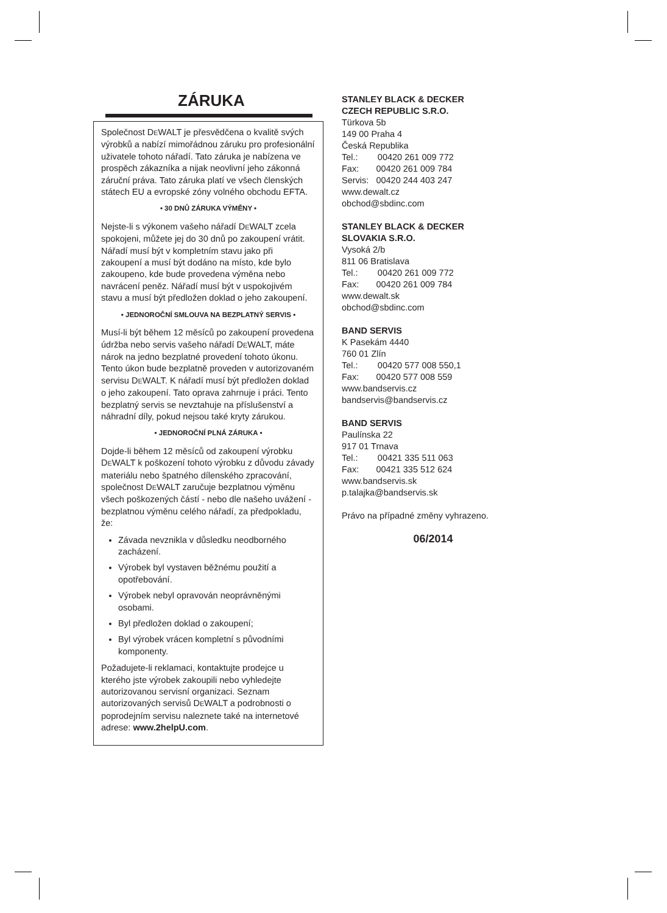ZÁRUKA
Společnost DEWALT je přesvědčena o kvalitě svých výrobků a nabízí mimořádnou záruku pro profesionální uživatele tohoto nářadí. Tato záruka je nabízena ve prospěch zákazníka a nijak neovlivní jeho zákonná záruční práva. Tato záruka platí ve všech členských státech EU a evropské zóny volného obchodu EFTA.
• 30 DNŮ ZÁRUKA VÝMĚNY •
Nejste-li s výkonem vašeho nářadí DEWALT zcela spokojeni, můžete jej do 30 dnů po zakoupení vrátit. Nářadí musí být v kompletním stavu jako při zakoupení a musí být dodáno na místo, kde bylo zakoupeno, kde bude provedena výměna nebo navrácení peněz. Nářadí musí být v uspokojivém stavu a musí být předložen doklad o jeho zakoupení.
• JEDNOROČNÍ SMLOUVA NA BEZPLATNÝ SERVIS •
Musí-li být během 12 měsíců po zakoupení provedena údržba nebo servis vašeho nářadí DEWALT, máte nárok na jedno bezplatné provedení tohoto úkonu. Tento úkon bude bezplatně proveden v autorizovaném servisu DEWALT. K nářadí musí být předložen doklad o jeho zakoupení. Tato oprava zahrnuje i práci. Tento bezplatný servis se nevztahuje na příslušenství a náhradní díly, pokud nejsou také kryty zárukou.
• JEDNOROČNÍ PLNÁ ZÁRUKA •
Dojde-li během 12 měsíců od zakoupení výrobku DEWALT k poškození tohoto výrobku z důvodu závady materiálu nebo špatného dílenského zpracování, společnost DEWALT zaručuje bezplatnou výměnu všech poškozených částí - nebo dle našeho uvážení - bezplatnou výměnu celého nářadí, za předpokladu, že:
Závada nevznikla v důsledku neodborného zacházení.
Výrobek byl vystaven běžnému použití a opotřebování.
Výrobek nebyl opravován neoprávněnými osobami.
Byl předložen doklad o zakoupení;
Byl výrobek vrácen kompletní s původními komponenty.
Požadujete-li reklamaci, kontaktujte prodejce u kterého jste výrobek zakoupili nebo vyhledejte autorizovanou servisní organizaci. Seznam autorizovaných servisů DEWALT a podrobnosti o poprodejním servisu naleznete také na internetové adrese: www.2helpU.com.
STANLEY BLACK & DECKER
CZECH REPUBLIC S.R.O.
Türkova 5b
149 00 Praha 4
Česká Republika
Tel.: 00420 261 009 772
Fax: 00420 261 009 784
Servis: 00420 244 403 247
www.dewalt.cz
obchod@sbdinc.com
STANLEY BLACK & DECKER
SLOVAKIA S.R.O.
Vysoká 2/b
811 06 Bratislava
Tel.: 00420 261 009 772
Fax: 00420 261 009 784
www.dewalt.sk
obchod@sbdinc.com
BAND SERVIS
K Pasekám 4440
760 01 Zlín
Tel.: 00420 577 008 550,1
Fax: 00420 577 008 559
www.bandservis.cz
bandservis@bandservis.cz
BAND SERVIS
Paulínska 22
917 01 Trnava
Tel.: 00421 335 511 063
Fax: 00421 335 512 624
www.bandservis.sk
p.talajka@bandservis.sk
Právo na případné změny vyhrazeno.
06/2014